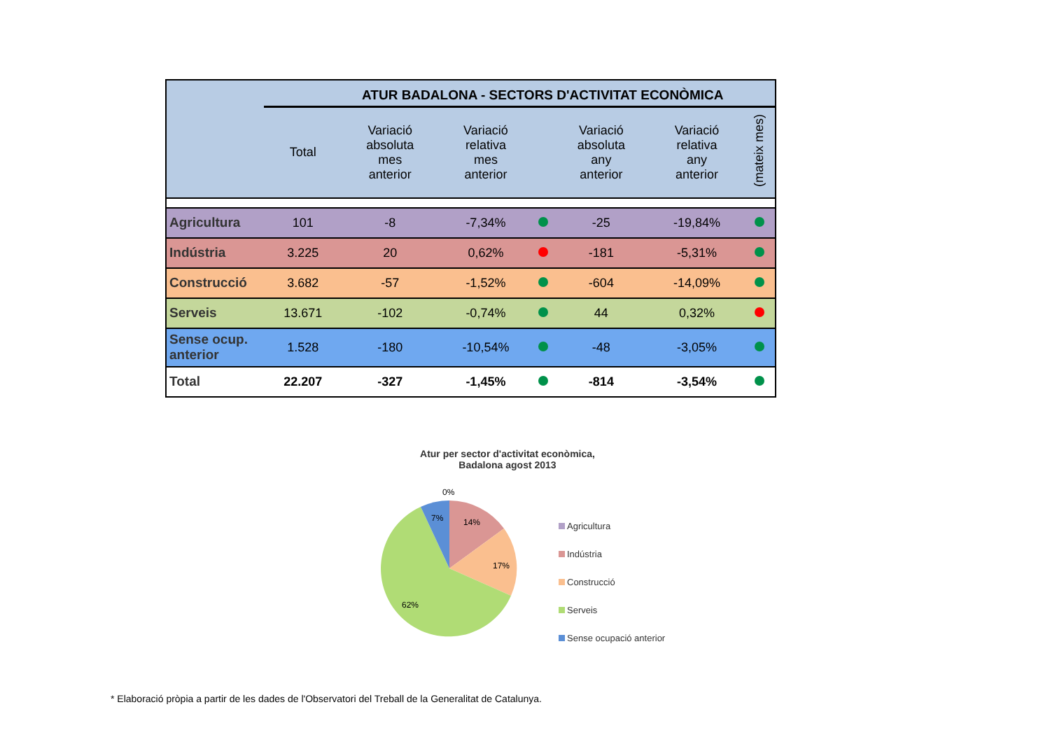| | ATUR BADALONA - SECTORS D'ACTIVITAT ECONÒMICA | | | | | | | |
| | Total | Variació absoluta mes anterior | Variació relativa mes anterior | | Variació absoluta any anterior | Variació relativa any anterior | (mateix mes) | |
| Agricultura | 101 | -8 | -7,34% | | -25 | -19,84% | | |
| Indústria | 3.225 | 20 | 0,62% | | -181 | -5,31% | | |
| Construcció | 3.682 | -57 | -1,52% | | -604 | -14,09% | | |
| Serveis | 13.671 | -102 | -0,74% | | 44 | 0,32% | | |
| Sense ocup. anterior | 1.528 | -180 | -10,54% | | -48 | -3,05% | | |
| Total | 22.207 | -327 | -1,45% | | -814 | -3,54% | | |
Atur per sector d'activitat econòmica,
Badalona agost 2013
0%
7%
14%
17%
62%
Agricultura
Indústria
Construcció
Serveis
Sense ocupació anterior
* Elaboració pròpia a partir de les dades de l'Observatori del Treball de la Generalitat de Catalunya.